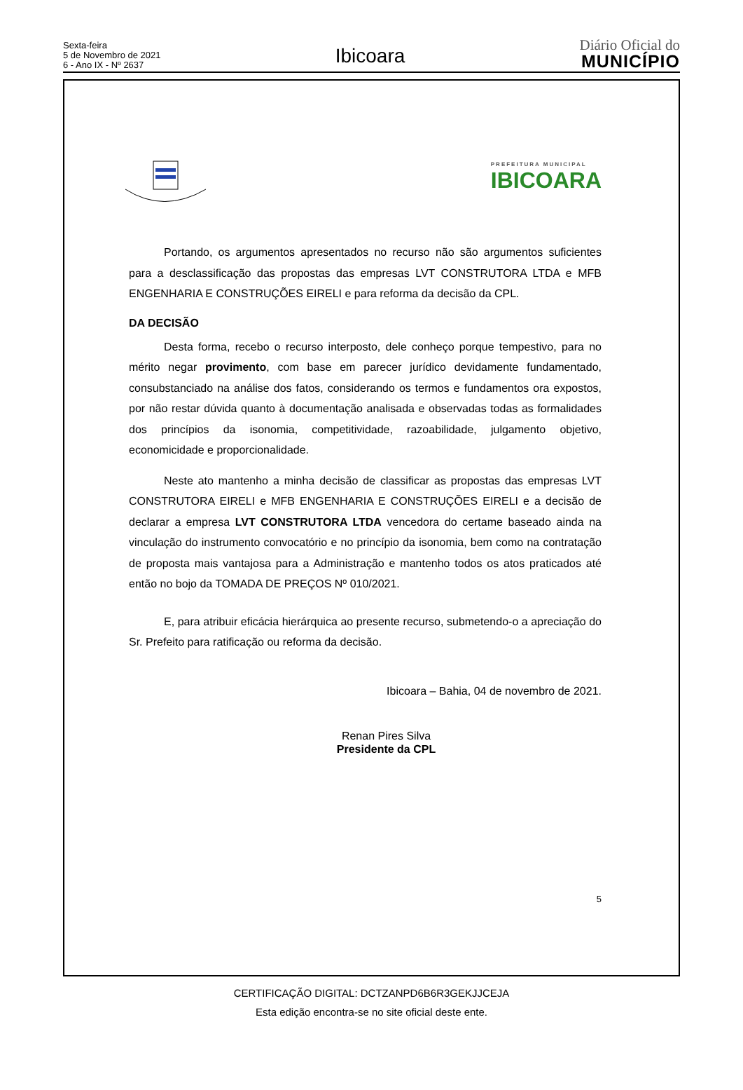Sexta-feira
5 de Novembro de 2021
6 - Ano IX - Nº 2637
Ibicoara
Diário Oficial do
MUNICÍPIO
PREFEITURA MUNICIPAL
IBICOARA
Portando, os argumentos apresentados no recurso não são argumentos suficientes para a desclassificação das propostas das empresas LVT CONSTRUTORA LTDA e MFB ENGENHARIA E CONSTRUÇÕES EIRELI e para reforma da decisão da CPL.
DA DECISÃO
Desta forma, recebo o recurso interposto, dele conheço porque tempestivo, para no mérito negar provimento, com base em parecer jurídico devidamente fundamentado, consubstanciado na análise dos fatos, considerando os termos e fundamentos ora expostos, por não restar dúvida quanto à documentação analisada e observadas todas as formalidades dos princípios da isonomia, competitividade, razoabilidade, julgamento objetivo, economicidade e proporcionalidade.
Neste ato mantenho a minha decisão de classificar as propostas das empresas LVT CONSTRUTORA EIRELI e MFB ENGENHARIA E CONSTRUÇÕES EIRELI e a decisão de declarar a empresa LVT CONSTRUTORA LTDA vencedora do certame baseado ainda na vinculação do instrumento convocatório e no princípio da isonomia, bem como na contratação de proposta mais vantajosa para a Administração e mantenho todos os atos praticados até então no bojo da TOMADA DE PREÇOS Nº 010/2021.
E, para atribuir eficácia hierárquica ao presente recurso, submetendo-o a apreciação do Sr. Prefeito para ratificação ou reforma da decisão.
Ibicoara – Bahia, 04 de novembro de 2021.
Renan Pires Silva
Presidente da CPL
5
CERTIFICAÇÃO DIGITAL: DCTZANPD6B6R3GEKJJCEJA
Esta edição encontra-se no site oficial deste ente.